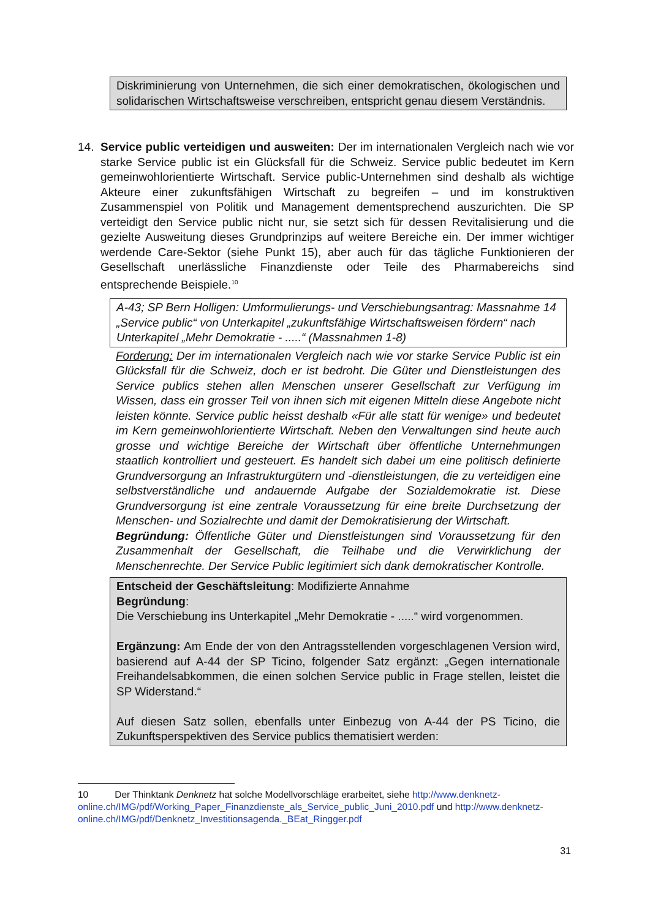Diskriminierung von Unternehmen, die sich einer demokratischen, ökologischen und solidarischen Wirtschaftsweise verschreiben, entspricht genau diesem Verständnis.
14. Service public verteidigen und ausweiten: Der im internationalen Vergleich nach wie vor starke Service public ist ein Glücksfall für die Schweiz. Service public bedeutet im Kern gemeinwohlorientierte Wirtschaft. Service public-Unternehmen sind deshalb als wichtige Akteure einer zukunftsfähigen Wirtschaft zu begreifen – und im konstruktiven Zusammenspiel von Politik und Management dementsprechend auszurichten. Die SP verteidigt den Service public nicht nur, sie setzt sich für dessen Revitalisierung und die gezielte Ausweitung dieses Grundprinzips auf weitere Bereiche ein. Der immer wichtiger werdende Care-Sektor (siehe Punkt 15), aber auch für das tägliche Funktionieren der Gesellschaft unerlässliche Finanzdienste oder Teile des Pharmabereichs sind entsprechende Beispiele.<sup>10</sup>
A-43; SP Bern Holligen: Umformulierungs- und Verschiebungsantrag: Massnahme 14 „Service public“ von Unterkapitel „zukunftsfähige Wirtschaftsweisen fördern“ nach Unterkapitel „Mehr Demokratie - .....“ (Massnahmen 1-8)
Forderung: Der im internationalen Vergleich nach wie vor starke Service Public ist ein Glücksfall für die Schweiz, doch er ist bedroht. Die Güter und Dienstleistungen des Service publics stehen allen Menschen unserer Gesellschaft zur Verfügung im Wissen, dass ein grosser Teil von ihnen sich mit eigenen Mitteln diese Angebote nicht leisten könnte. Service public heisst deshalb «Für alle statt für wenige» und bedeutet im Kern gemeinwohlorientierte Wirtschaft. Neben den Verwaltungen sind heute auch grosse und wichtige Bereiche der Wirtschaft über öffentliche Unternehmungen staatlich kontrolliert und gesteuert. Es handelt sich dabei um eine politisch definierte Grundversorgung an Infrastrukturgütern und -dienstleistungen, die zu verteidigen eine selbstverständliche und andauernde Aufgabe der Sozialdemokratie ist. Diese Grundversorgung ist eine zentrale Voraussetzung für eine breite Durchsetzung der Menschen- und Sozialrechte und damit der Demokratisierung der Wirtschaft.
Begründung: Öffentliche Güter und Dienstleistungen sind Voraussetzung für den Zusammenhalt der Gesellschaft, die Teilhabe und die Verwirklichung der Menschenrechte. Der Service Public legitimiert sich dank demokratischer Kontrolle.
Entscheid der Geschäftsleitung: Modifizierte Annahme
Begründung:
Die Verschiebung ins Unterkapitel „Mehr Demokratie - .....“ wird vorgenommen.
Ergänzung: Am Ende der von den Antragsstellenden vorgeschlagenen Version wird, basierend auf A-44 der SP Ticino, folgender Satz ergänzt: „Gegen internationale Freihandelsabkommen, die einen solchen Service public in Frage stellen, leistet die SP Widerstand.“
Auf diesen Satz sollen, ebenfalls unter Einbezug von A-44 der PS Ticino, die Zukunftsperspektiven des Service publics thematisiert werden:
10 Der Thinktank Denknetz hat solche Modellvorschläge erarbeitet, siehe http://www.denknetz-online.ch/IMG/pdf/Working_Paper_Finanzdienste_als_Service_public_Juni_2010.pdf und http://www.denknetz-online.ch/IMG/pdf/Denknetz_Investitionsagenda._BEat_Ringger.pdf
31